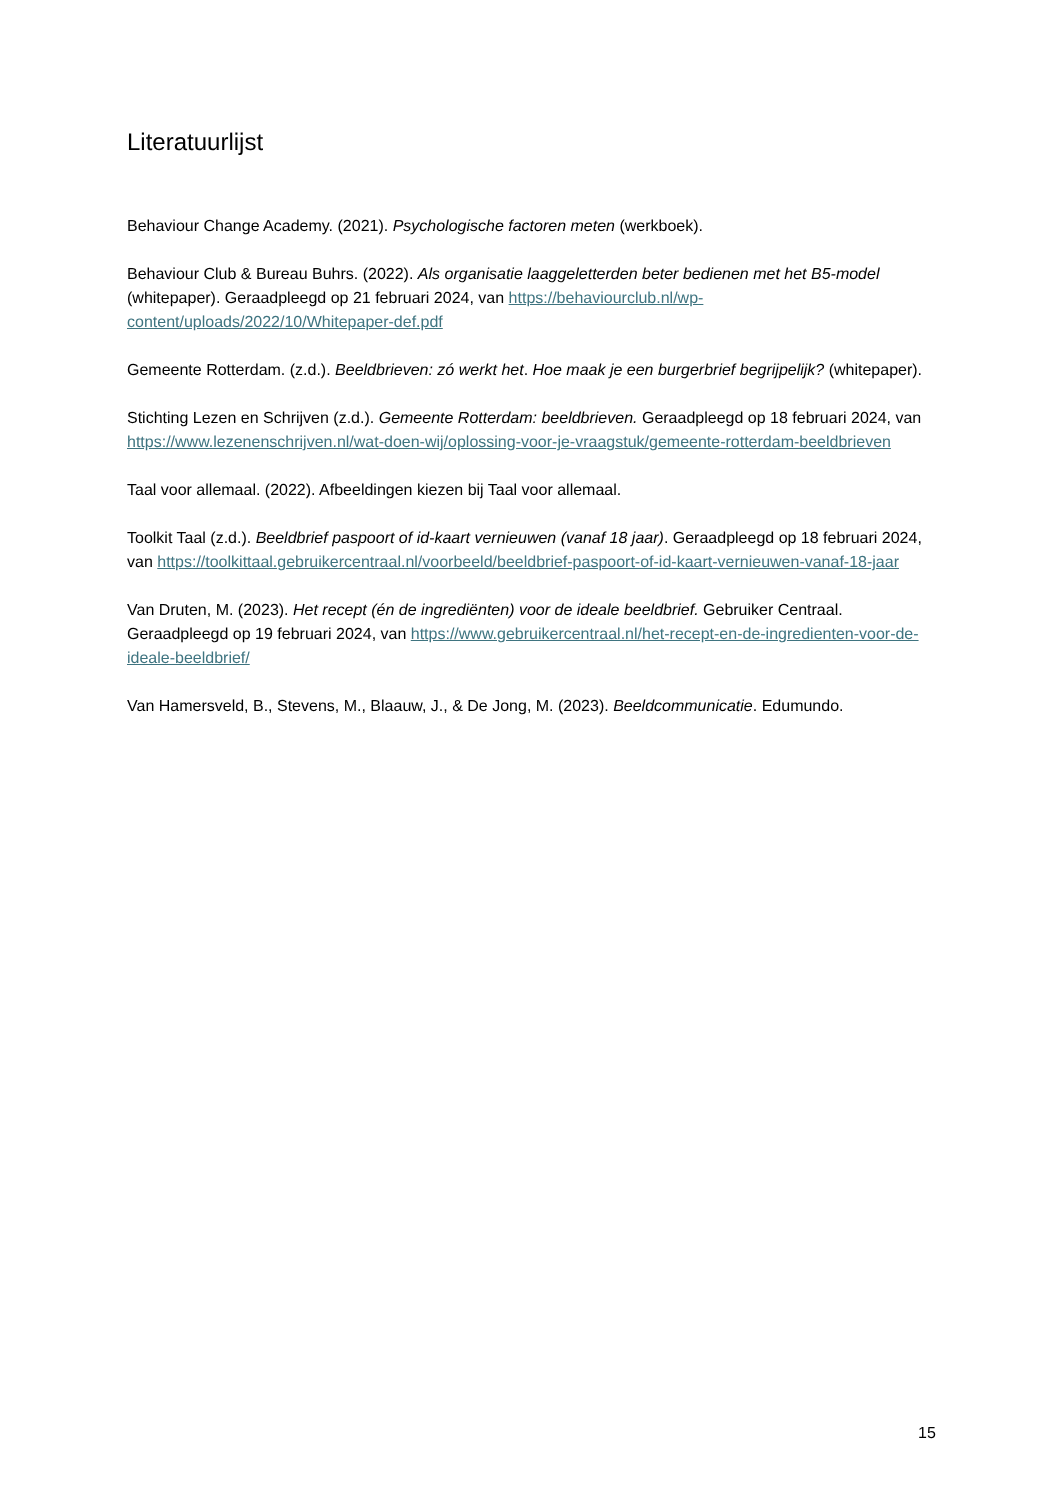Literatuurlijst
Behaviour Change Academy. (2021). Psychologische factoren meten (werkboek).
Behaviour Club & Bureau Buhrs. (2022). Als organisatie laaggeletterden beter bedienen met het B5-model (whitepaper). Geraadpleegd op 21 februari 2024, van https://behaviourclub.nl/wp-content/uploads/2022/10/Whitepaper-def.pdf
Gemeente Rotterdam. (z.d.). Beeldbrieven: zó werkt het. Hoe maak je een burgerbrief begrijpelijk? (whitepaper).
Stichting Lezen en Schrijven (z.d.). Gemeente Rotterdam: beeldbrieven. Geraadpleegd op 18 februari 2024, van https://www.lezenenschrijven.nl/wat-doen-wij/oplossing-voor-je-vraagstuk/gemeente-rotterdam-beeldbrieven
Taal voor allemaal. (2022). Afbeeldingen kiezen bij Taal voor allemaal.
Toolkit Taal (z.d.). Beeldbrief paspoort of id-kaart vernieuwen (vanaf 18 jaar). Geraadpleegd op 18 februari 2024, van https://toolkittaal.gebruikercentraal.nl/voorbeeld/beeldbrief-paspoort-of-id-kaart-vernieuwen-vanaf-18-jaar
Van Druten, M. (2023). Het recept (én de ingrediënten) voor de ideale beeldbrief. Gebruiker Centraal. Geraadpleegd op 19 februari 2024, van https://www.gebruikercentraal.nl/het-recept-en-de-ingredienten-voor-de-ideale-beeldbrief/
Van Hamersveld, B., Stevens, M., Blaauw, J., & De Jong, M. (2023). Beeldcommunicatie. Edumundo.
15